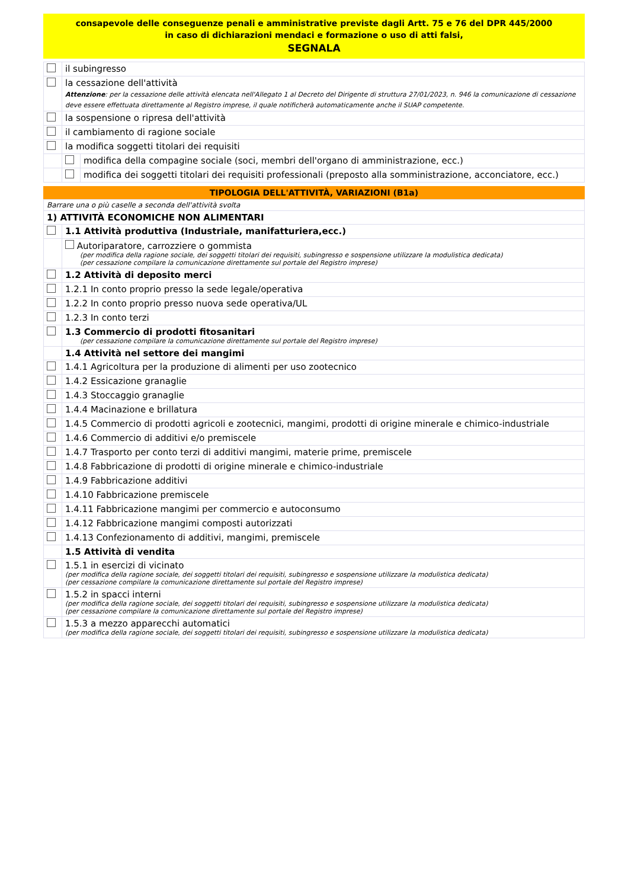consapevole delle conseguenze penali e amministrative previste dagli Artt. 75 e 76 del DPR 445/2000
in caso di dichiarazioni mendaci e formazione o uso di atti falsi,
SEGNALA
| | il subingresso | |
| | la cessazione dell'attività Attenzione : per la cessazione delle attività elencata nell'Allegato 1 al Decreto del Dirigente di struttura 27/01/2023, n. 946 la comunicazione di cessazione deve essere effettuata direttamente al Registro imprese, il quale notificherà automaticamente anche il SUAP competente. | |
| | la sospensione o ripresa dell'attività | |
| | il cambiamento di ragione sociale | |
| | la modifica soggetti titolari dei requisiti | |
| | | modifica della compagine sociale (soci, membri dell'organo di amministrazione, ecc.) |
| | | modifica dei soggetti titolari dei requisiti professionali (preposto alla somministrazione, acconciatore, ecc.) |
TIPOLOGIA DELL'ATTIVITÀ, VARIAZIONI (B1a)
| Barrare una o più caselle a seconda dell'attività svolta | |
| 1) ATTIVITÀ ECONOMICHE NON ALIMENTARI | |
| | 1.1 Attività produttiva (Industriale, manifatturiera,ecc.) |
| | Autoriparatore, carrozziere o gommista (per modifica della ragione sociale, dei soggetti titolari dei requisiti, subingresso e sospensione utilizzare la modulistica dedicata) (per cessazione compilare la comunicazione direttamente sul portale del Registro imprese) |
| | 1.2 Attività di deposito merci |
| | 1.2.1 In conto proprio presso la sede legale/operativa |
| | 1.2.2 In conto proprio presso nuova sede operativa/UL |
| | 1.2.3 In conto terzi |
| | 1.3 Commercio di prodotti fitosanitari (per cessazione compilare la comunicazione direttamente sul portale del Registro imprese) |
| | 1.4 Attività nel settore dei mangimi |
| | 1.4.1 Agricoltura per la produzione di alimenti per uso zootecnico |
| | 1.4.2 Essicazione granaglie |
| | 1.4.3 Stoccaggio granaglie |
| | 1.4.4 Macinazione e brillatura |
| | 1.4.5 Commercio di prodotti agricoli e zootecnici, mangimi, prodotti di origine minerale e chimico-industriale |
| | 1.4.6 Commercio di additivi e/o premiscele |
| | 1.4.7 Trasporto per conto terzi di additivi mangimi, materie prime, premiscele |
| | 1.4.8 Fabbricazione di prodotti di origine minerale e chimico-industriale |
| | 1.4.9 Fabbricazione additivi |
| | 1.4.10 Fabbricazione premiscele |
| | 1.4.11 Fabbricazione mangimi per commercio e autoconsumo |
| | 1.4.12 Fabbricazione mangimi composti autorizzati |
| | 1.4.13 Confezionamento di additivi, mangimi, premiscele |
| | 1.5 Attività di vendita |
| | 1.5.1 in esercizi di vicinato (per modifica della ragione sociale, dei soggetti titolari dei requisiti, subingresso e sospensione utilizzare la modulistica dedicata) (per cessazione compilare la comunicazione direttamente sul portale del Registro imprese) |
| | 1.5.2 in spacci interni (per modifica della ragione sociale, dei soggetti titolari dei requisiti, subingresso e sospensione utilizzare la modulistica dedicata) (per cessazione compilare la comunicazione direttamente sul portale del Registro imprese) |
| | 1.5.3 a mezzo apparecchi automatici (per modifica della ragione sociale, dei soggetti titolari dei requisiti, subingresso e sospensione utilizzare la modulistica dedicata) |